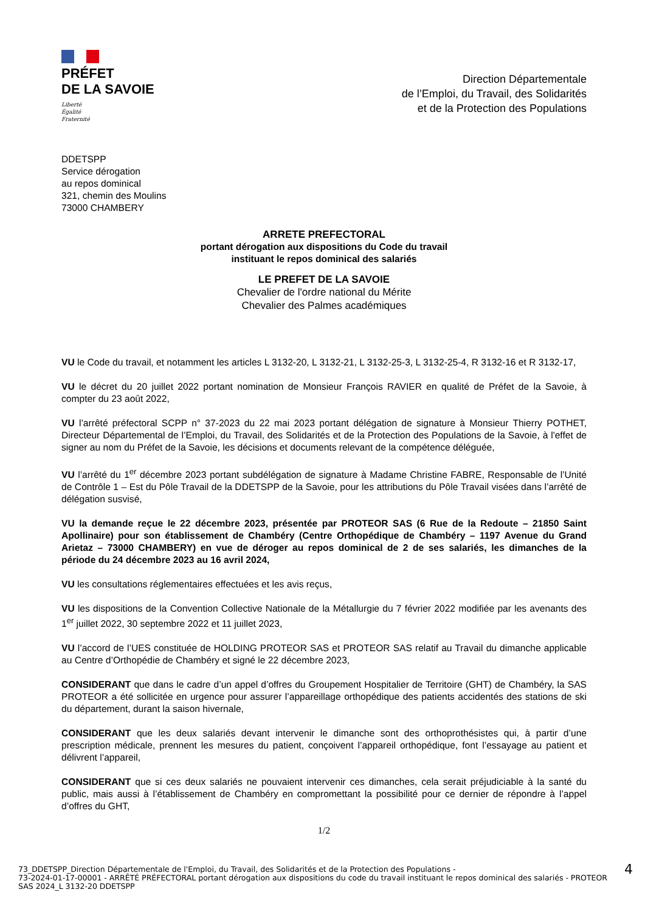PRÉFET
DE LA SAVOIE
Liberté
Égalité
Fraternité
Direction Départementale
de l’Emploi, du Travail, des Solidarités
et de la Protection des Populations
DDETSPP
Service dérogation
au repos dominical
321, chemin des Moulins
73000 CHAMBERY
ARRETE PREFECTORAL
portant dérogation aux dispositions du Code du travail
instituant le repos dominical des salariés
LE PREFET DE LA SAVOIE
Chevalier de l'ordre national du Mérite
Chevalier des Palmes académiques
VU le Code du travail, et notamment les articles L 3132-20, L 3132-21, L 3132-25-3, L 3132-25-4, R 3132-16 et R 3132-17,
VU le décret du 20 juillet 2022 portant nomination de Monsieur François RAVIER en qualité de Préfet de la Savoie, à compter du 23 août 2022,
VU l’arrêté préfectoral SCPP n° 37-2023 du 22 mai 2023 portant délégation de signature à Monsieur Thierry POTHET, Directeur Départemental de l’Emploi, du Travail, des Solidarités et de la Protection des Populations de la Savoie, à l'effet de signer au nom du Préfet de la Savoie, les décisions et documents relevant de la compétence déléguée,
VU l’arrêté du 1<sup>er</sup> décembre 2023 portant subdélégation de signature à Madame Christine FABRE, Responsable de l’Unité de Contrôle 1 – Est du Pôle Travail de la DDETSPP de la Savoie, pour les attributions du Pôle Travail visées dans l’arrêté de délégation susvisé,
VU la demande reçue le 22 décembre 2023, présentée par PROTEOR SAS (6 Rue de la Redoute – 21850 Saint Apollinaire) pour son établissement de Chambéry (Centre Orthopédique de Chambéry – 1197 Avenue du Grand Arietaz – 73000 CHAMBERY) en vue de déroger au repos dominical de 2 de ses salariés, les dimanches de la période du 24 décembre 2023 au 16 avril 2024,
VU les consultations réglementaires effectuées et les avis reçus,
VU les dispositions de la Convention Collective Nationale de la Métallurgie du 7 février 2022 modifiée par les avenants des 1<sup>er</sup> juillet 2022, 30 septembre 2022 et 11 juillet 2023,
VU l’accord de l’UES constituée de HOLDING PROTEOR SAS et PROTEOR SAS relatif au Travail du dimanche applicable au Centre d’Orthopédie de Chambéry et signé le 22 décembre 2023,
CONSIDERANT que dans le cadre d’un appel d’offres du Groupement Hospitalier de Territoire (GHT) de Chambéry, la SAS PROTEOR a été sollicitée en urgence pour assurer l’appareillage orthopédique des patients accidentés des stations de ski du département, durant la saison hivernale,
CONSIDERANT que les deux salariés devant intervenir le dimanche sont des orthoprothésistes qui, à partir d’une prescription médicale, prennent les mesures du patient, conçoivent l’appareil orthopédique, font l’essayage au patient et délivrent l’appareil,
CONSIDERANT que si ces deux salariés ne pouvaient intervenir ces dimanches, cela serait préjudiciable à la santé du public, mais aussi à l’établissement de Chambéry en compromettant la possibilité pour ce dernier de répondre à l’appel d’offres du GHT,
1/2
73_DDETSPP_Direction Départementale de l'Emploi, du Travail, des Solidarités et de la Protection des Populations -
73-2024-01-17-00001 - ARRÊTÉ PRÉFECTORAL portant dérogation aux dispositions du code du travail instituant le repos dominical des salariés - PROTEOR SAS 2024_L 3132-20 DDETSPP
4